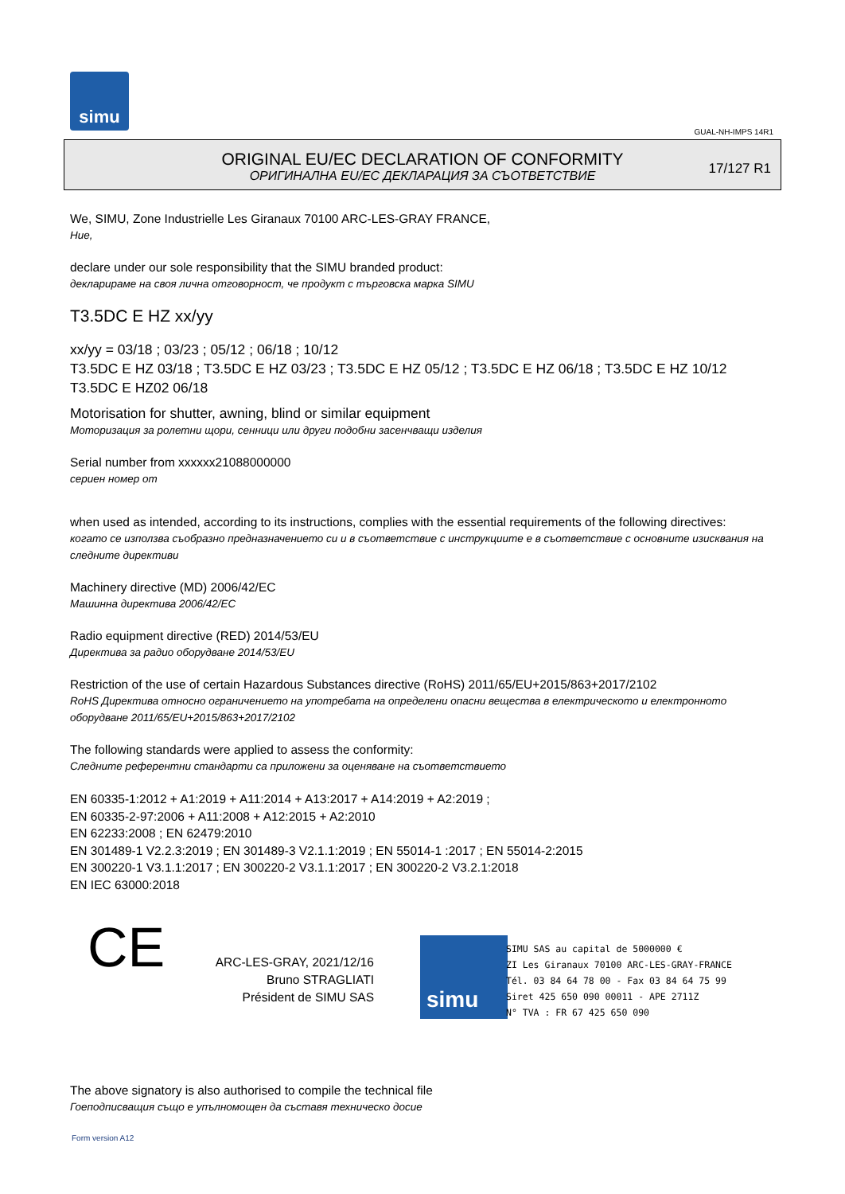simu
GUAL-NH-IMPS 14R1
ORIGINAL EU/EC DECLARATION OF CONFORMITY
ОРИГИНАЛНА EU/EC ДЕКЛАРАЦИЯ ЗА СЪОТВЕТСТВИЕ
17/127 R1
We, SIMU, Zone Industrielle Les Giranaux 70100 ARC-LES-GRAY FRANCE,
Ние,
declare under our sole responsibility that the SIMU branded product:
декларираме на своя лична отговорност, че продукт с търговска марка SIMU
T3.5DC E HZ xx/yy
xx/yy = 03/18 ; 03/23 ; 05/12 ; 06/18 ; 10/12
T3.5DC E HZ 03/18 ; T3.5DC E HZ 03/23 ; T3.5DC E HZ 05/12 ; T3.5DC E HZ 06/18 ; T3.5DC E HZ 10/12
T3.5DC E HZ02 06/18
Motorisation for shutter, awning, blind or similar equipment
Моторизация за ролетни щори, сенници или други подобни засенчващи изделия
Serial number from xxxxxx21088000000
сериен номер от
when used as intended, according to its instructions, complies with the essential requirements of the following directives:
когато се използва съобразно предназначението си и в съответствие с инструкциите е в съответствие с основните изисквания на следните директиви
Machinery directive (MD) 2006/42/EC
Машинна директива 2006/42/EC
Radio equipment directive (RED) 2014/53/EU
Директива за радио оборудване 2014/53/EU
Restriction of the use of certain Hazardous Substances directive (RoHS) 2011/65/EU+2015/863+2017/2102
RoHS Директива относно ограничението на употребата на определени опасни вещества в електрическото и електронното оборудване 2011/65/EU+2015/863+2017/2102
The following standards were applied to assess the conformity:
Следните референтни стандарти са приложени за оценяване на съответствието
EN 60335-1:2012 + A1:2019 + A11:2014 + A13:2017 + A14:2019 + A2:2019 ;
EN 60335-2-97:2006 + A11:2008 + A12:2015 + A2:2010
EN 62233:2008 ; EN 62479:2010
EN 301489-1 V2.2.3:2019 ; EN 301489-3 V2.1.1:2019 ; EN 55014-1 :2017 ; EN 55014-2:2015
EN 300220-1 V3.1.1:2017 ; EN 300220-2 V3.1.1:2017 ; EN 300220-2 V3.2.1:2018
EN IEC 63000:2018
CE
ARC-LES-GRAY, 2021/12/16
Bruno STRAGLIATI
Président de SIMU SAS
simu
SIMU SAS au capital de 5000000 €
ZI Les Giranaux 70100 ARC-LES-GRAY-FRANCE
Tél. 03 84 64 78 00 - Fax 03 84 64 75 99
Siret 425 650 090 00011 - APE 2711Z
N° TVA : FR 67 425 650 090
The above signatory is also authorised to compile the technical file
Гоеподписващия също е упълномощен да съставя техническо досие
Form version A12